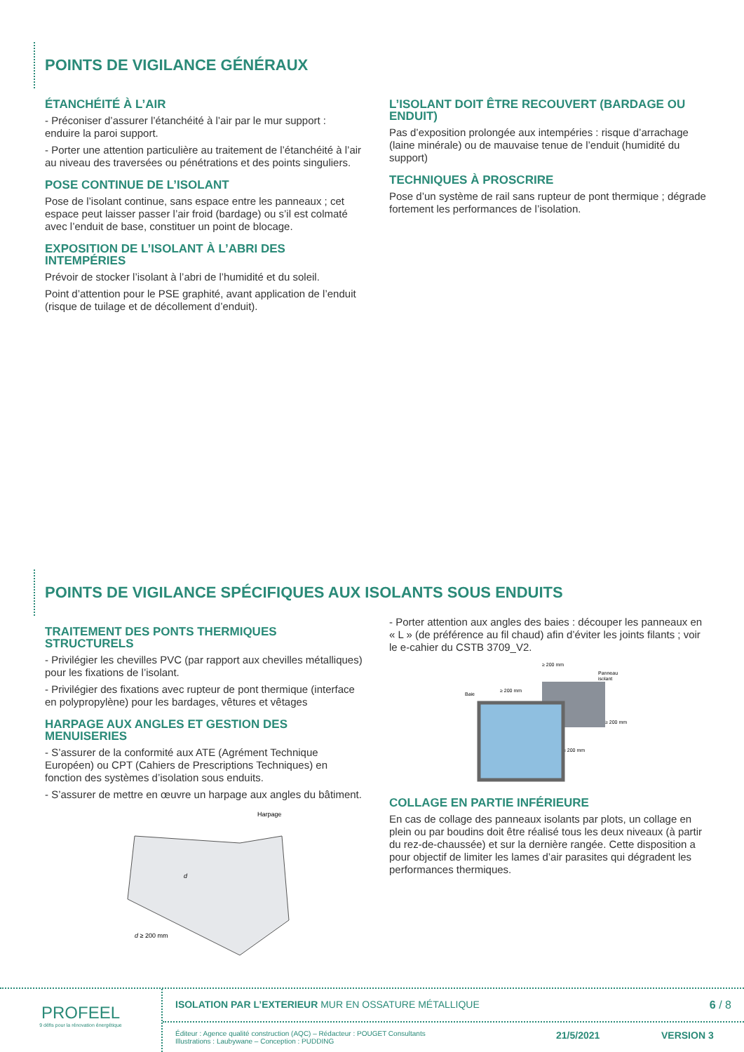POINTS DE VIGILANCE GÉNÉRAUX
ÉTANCHÉITÉ À L’AIR
- Préconiser d’assurer l’étanchéité à l’air par le mur support : enduire la paroi support.
- Porter une attention particulière au traitement de l’étanchéité à l’air au niveau des traversées ou pénétrations et des points singuliers.
POSE CONTINUE DE L’ISOLANT
Pose de l’isolant continue, sans espace entre les panneaux ; cet espace peut laisser passer l’air froid (bardage) ou s’il est colmaté avec l’enduit de base, constituer un point de blocage.
EXPOSITION DE L’ISOLANT À L’ABRI DES INTEMPÉRIES
Prévoir de stocker l’isolant à l’abri de l’humidité et du soleil.
Point d’attention pour le PSE graphité, avant application de l’enduit (risque de tuilage et de décollement d’enduit).
L’ISOLANT DOIT ÊTRE RECOUVERT (BARDAGE OU ENDUIT)
Pas d’exposition prolongée aux intempéries : risque d’arrachage (laine minérale) ou de mauvaise tenue de l’enduit (humidité du support)
TECHNIQUES À PROSCRIRE
Pose d’un système de rail sans rupteur de pont thermique ; dégrade fortement les performances de l’isolation.
POINTS DE VIGILANCE SPÉCIFIQUES AUX ISOLANTS SOUS ENDUITS
TRAITEMENT DES PONTS THERMIQUES STRUCTURELS
- Privilégier les chevilles PVC (par rapport aux chevilles métalliques) pour les fixations de l’isolant.
- Privilégier des fixations avec rupteur de pont thermique (interface en polypropylène) pour les bardages, vêtures et vêtages
HARPAGE AUX ANGLES ET GESTION DES MENUISERIES
- S’assurer de la conformité aux ATE (Agrément Technique Européen) ou CPT (Cahiers de Prescriptions Techniques) en fonction des systèmes d’isolation sous enduits.
- S’assurer de mettre en œuvre un harpage aux angles du bâtiment.
Harpage
d ≥ 200 mm
d
- Porter attention aux angles des baies : découper les panneaux en « L » (de préférence au fil chaud) afin d’éviter les joints filants ; voir le e-cahier du CSTB 3709_V2.
≥ 200 mm
Panneau
isolant
Baie
≥ 200 mm
≥ 200 mm
≥ 200 mm
COLLAGE EN PARTIE INFÉRIEURE
En cas de collage des panneaux isolants par plots, un collage en plein ou par boudins doit être réalisé tous les deux niveaux (à partir du rez-de-chaussée) et sur la dernière rangée. Cette disposition a pour objectif de limiter les lames d’air parasites qui dégradent les performances thermiques.
PROFEEL
9 défis pour la rénovation énergétique
ISOLATION PAR L’EXTERIEUR MUR EN OSSATURE MÉTALLIQUE 6 / 8
Éditeur : Agence qualité construction (AQC) – Rédacteur : POUGET Consultants
Illustrations : Laubywane – Conception : PUDDING
21/5/2021 VERSION 3